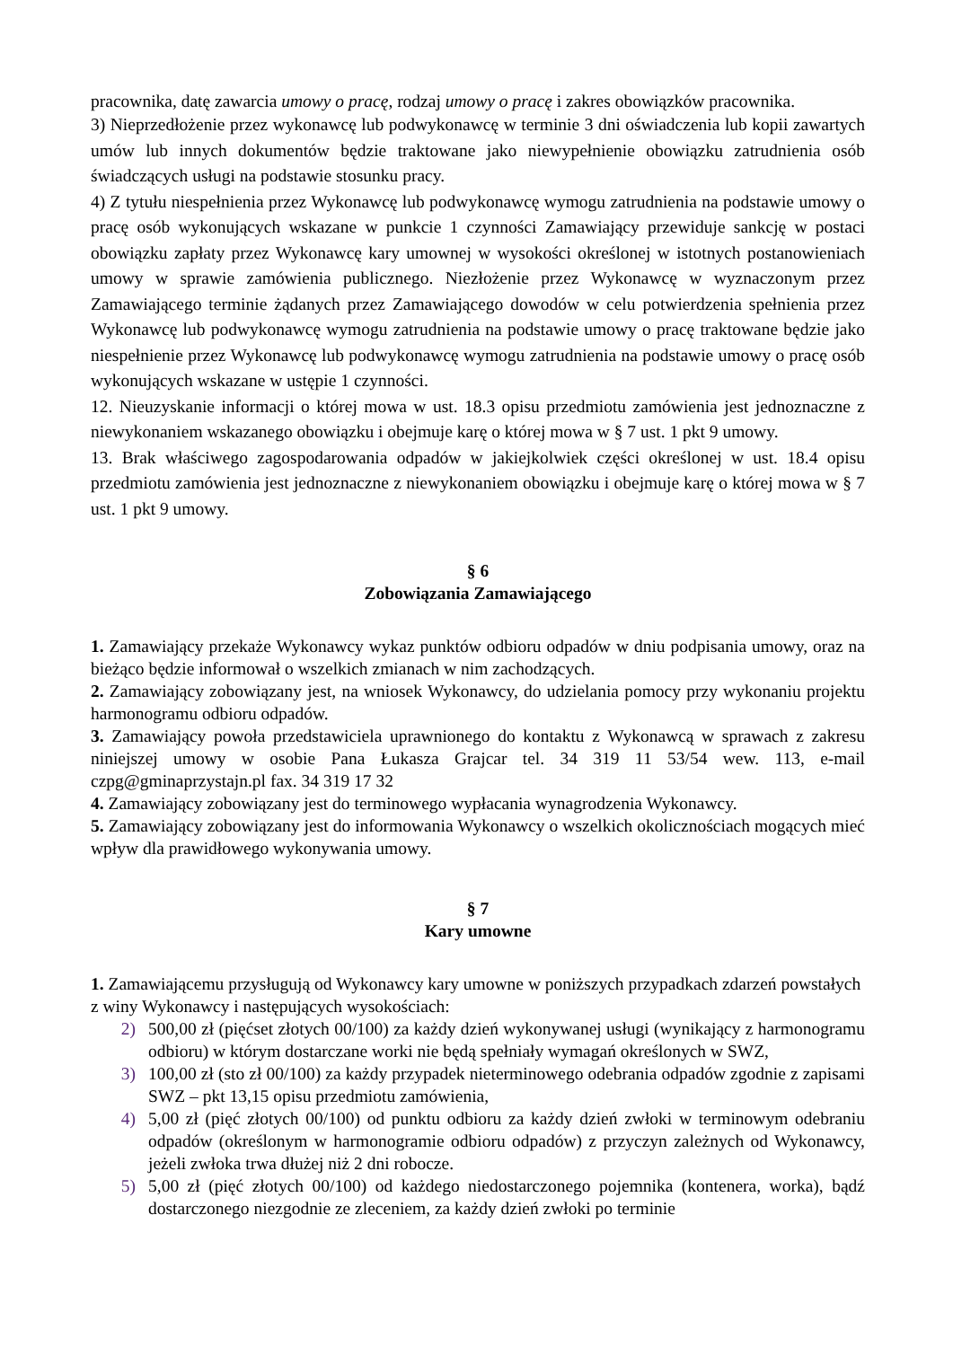pracownika, datę zawarcia umowy o pracę, rodzaj umowy o pracę i zakres obowiązków pracownika.
3) Nieprzedłożenie przez wykonawcę lub podwykonawcę w terminie 3 dni oświadczenia lub kopii zawartych umów lub innych dokumentów będzie traktowane jako niewypełnienie obowiązku zatrudnienia osób świadczących usługi na podstawie stosunku pracy.
4) Z tytułu niespełnienia przez Wykonawcę lub podwykonawcę wymogu zatrudnienia na podstawie umowy o pracę osób wykonujących wskazane w punkcie 1 czynności Zamawiający przewiduje sankcję w postaci obowiązku zapłaty przez Wykonawcę kary umownej w wysokości określonej w istotnych postanowieniach umowy w sprawie zamówienia publicznego. Niezłożenie przez Wykonawcę w wyznaczonym przez Zamawiającego terminie żądanych przez Zamawiającego dowodów w celu potwierdzenia spełnienia przez Wykonawcę lub podwykonawcę wymogu zatrudnienia na podstawie umowy o pracę traktowane będzie jako niespełnienie przez Wykonawcę lub podwykonawcę wymogu zatrudnienia na podstawie umowy o pracę osób wykonujących wskazane w ustępie 1 czynności.
12. Nieuzyskanie informacji o której mowa w ust. 18.3 opisu przedmiotu zamówienia jest jednoznaczne z niewykonaniem wskazanego obowiązku i obejmuje karę o której mowa w § 7 ust. 1 pkt 9 umowy.
13. Brak właściwego zagospodarowania odpadów w jakiejkolwiek części określonej w ust. 18.4 opisu przedmiotu zamówienia jest jednoznaczne z niewykonaniem obowiązku i obejmuje karę o której mowa w § 7 ust. 1 pkt 9 umowy.
§ 6
Zobowiązania Zamawiającego
1. Zamawiający przekaże Wykonawcy wykaz punktów odbioru odpadów w dniu podpisania umowy, oraz na bieżąco będzie informował o wszelkich zmianach w nim zachodzących.
2. Zamawiający zobowiązany jest, na wniosek Wykonawcy, do udzielania pomocy przy wykonaniu projektu harmonogramu odbioru odpadów.
3. Zamawiający powoła przedstawiciela uprawnionego do kontaktu z Wykonawcą w sprawach z zakresu niniejszej umowy w osobie Pana Łukasza Grajcar tel. 34 319 11 53/54 wew. 113, e-mail czpg@gminaprzystajn.pl fax. 34 319 17 32
4. Zamawiający zobowiązany jest do terminowego wypłacania wynagrodzenia Wykonawcy.
5. Zamawiający zobowiązany jest do informowania Wykonawcy o wszelkich okolicznościach mogących mieć wpływ dla prawidłowego wykonywania umowy.
§ 7
Kary umowne
1. Zamawiającemu przysługują od Wykonawcy kary umowne w poniższych przypadkach zdarzeń powstałych z winy Wykonawcy i następujących wysokościach:
2) 500,00 zł (pięćset złotych 00/100) za każdy dzień wykonywanej usługi (wynikający z harmonogramu odbioru) w którym dostarczane worki nie będą spełniały wymagań określonych w SWZ,
3) 100,00 zł (sto zł 00/100) za każdy przypadek nieterminowego odebrania odpadów zgodnie z zapisami SWZ – pkt 13,15 opisu przedmiotu zamówienia,
4) 5,00 zł (pięć złotych 00/100) od punktu odbioru za każdy dzień zwłoki w terminowym odebraniu odpadów (określonym w harmonogramie odbioru odpadów) z przyczyn zależnych od Wykonawcy, jeżeli zwłoka trwa dłużej niż 2 dni robocze.
5) 5,00 zł (pięć złotych 00/100) od każdego niedostarczonego pojemnika (kontenera, worka), bądź dostarczonego niezgodnie ze zleceniem, za każdy dzień zwłoki po terminie